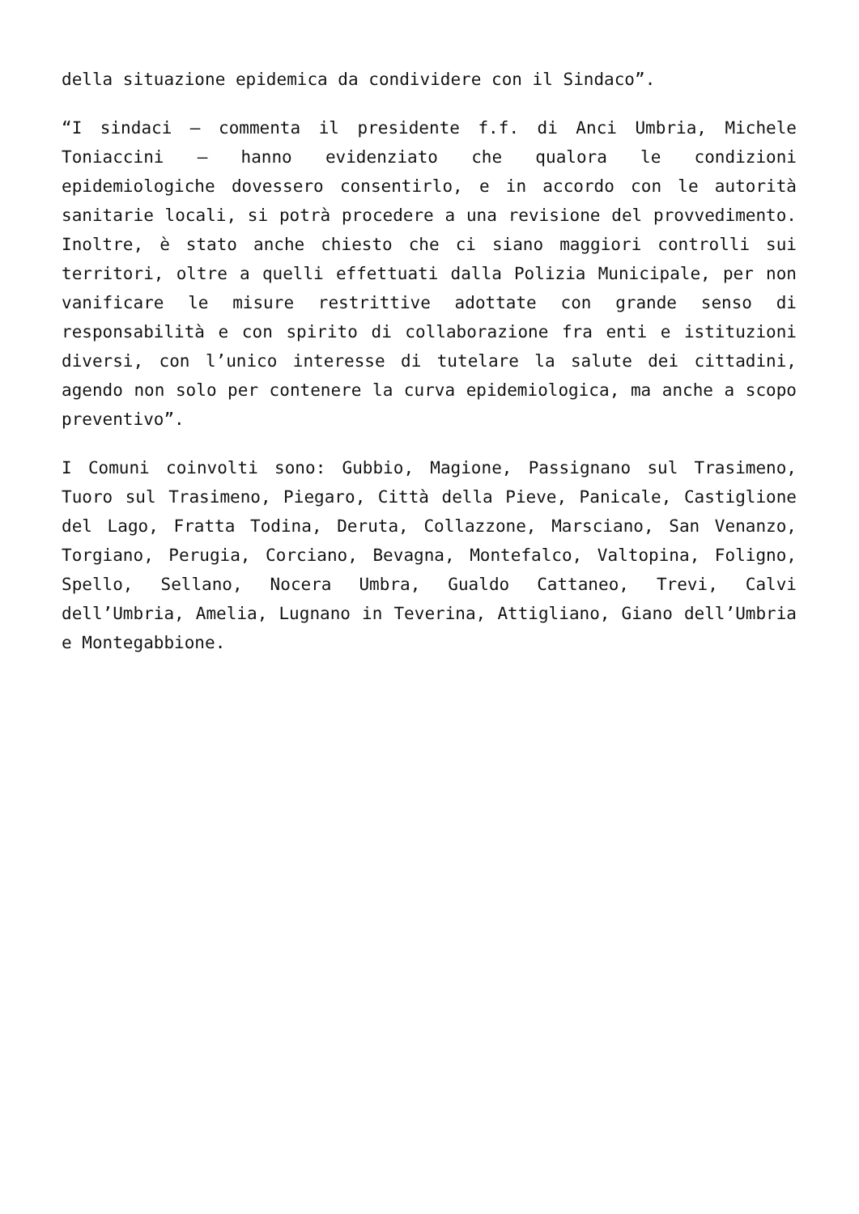della situazione epidemica da condividere con il Sindaco”.
“I sindaci – commenta il presidente f.f. di Anci Umbria, Michele Toniaccini – hanno evidenziato che qualora le condizioni epidemiologiche dovessero consentirlo, e in accordo con le autorità sanitarie locali, si potrà procedere a una revisione del provvedimento. Inoltre, è stato anche chiesto che ci siano maggiori controlli sui territori, oltre a quelli effettuati dalla Polizia Municipale, per non vanificare le misure restrittive adottate con grande senso di responsabilità e con spirito di collaborazione fra enti e istituzioni diversi, con l’unico interesse di tutelare la salute dei cittadini, agendo non solo per contenere la curva epidemiologica, ma anche a scopo preventivo”.
I Comuni coinvolti sono: Gubbio, Magione, Passignano sul Trasimeno, Tuoro sul Trasimeno, Piegaro, Città della Pieve, Panicale, Castiglione del Lago, Fratta Todina, Deruta, Collazzone, Marsciano, San Venanzo, Torgiano, Perugia, Corciano, Bevagna, Montefalco, Valtopina, Foligno, Spello, Sellano, Nocera Umbra, Gualdo Cattaneo, Trevi, Calvi dell’Umbria, Amelia, Lugnano in Teverina, Attigliano, Giano dell’Umbria e Montegabbione.